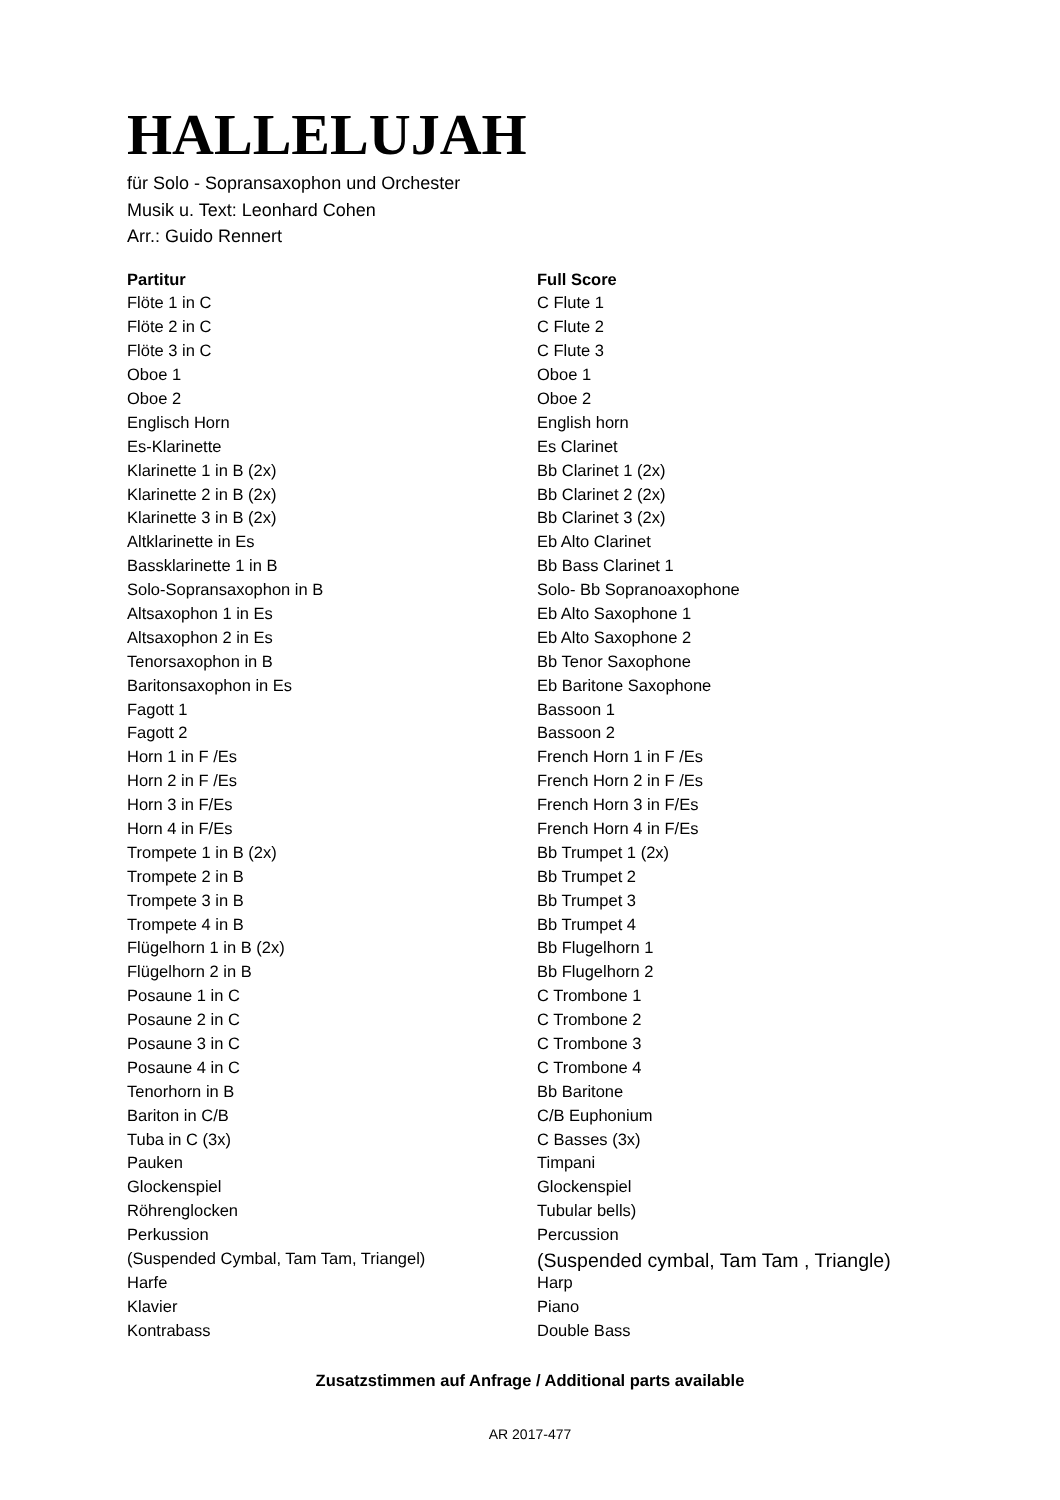HALLELUJAH
für Solo - Sopransaxophon und Orchester
Musik u. Text: Leonhard Cohen
Arr.: Guido Rennert
| Partitur | Full Score |
| --- | --- |
| Flöte 1 in C | C Flute 1 |
| Flöte 2 in C | C Flute 2 |
| Flöte 3 in C | C Flute 3 |
| Oboe 1 | Oboe 1 |
| Oboe 2 | Oboe 2 |
| Englisch Horn | English horn |
| Es-Klarinette | Es Clarinet |
| Klarinette 1 in B (2x) | Bb Clarinet 1 (2x) |
| Klarinette 2 in B (2x) | Bb Clarinet 2 (2x) |
| Klarinette 3 in B (2x) | Bb Clarinet 3 (2x) |
| Altklarinette in Es | Eb Alto Clarinet |
| Bassklarinette 1 in B | Bb Bass Clarinet 1 |
| Solo-Sopransaxophon in B | Solo- Bb Sopranoaxophone |
| Altsaxophon 1 in Es | Eb Alto Saxophone 1 |
| Altsaxophon 2 in Es | Eb Alto Saxophone 2 |
| Tenorsaxophon in B | Bb Tenor Saxophone |
| Baritonsaxophon in Es | Eb Baritone Saxophone |
| Fagott 1 | Bassoon 1 |
| Fagott 2 | Bassoon 2 |
| Horn 1 in F /Es | French Horn 1 in F /Es |
| Horn 2 in F /Es | French Horn 2 in F /Es |
| Horn 3 in F/Es | French Horn 3 in F/Es |
| Horn 4 in F/Es | French Horn 4 in F/Es |
| Trompete 1 in B (2x) | Bb Trumpet 1 (2x) |
| Trompete 2 in B | Bb Trumpet 2 |
| Trompete 3 in B | Bb Trumpet 3 |
| Trompete 4 in B | Bb Trumpet 4 |
| Flügelhorn 1 in B (2x) | Bb Flugelhorn 1 |
| Flügelhorn 2 in B | Bb Flugelhorn 2 |
| Posaune 1 in C | C Trombone 1 |
| Posaune 2 in C | C Trombone 2 |
| Posaune 3 in C | C Trombone 3 |
| Posaune 4 in C | C Trombone 4 |
| Tenorhorn in B | Bb Baritone |
| Bariton in C/B | C/B Euphonium |
| Tuba in C (3x) | C Basses (3x) |
| Pauken | Timpani |
| Glockenspiel | Glockenspiel |
| Röhrenglocken | Tubular bells) |
| Perkussion | Percussion |
| (Suspended Cymbal, Tam Tam, Triangel) | (Suspended cymbal, Tam Tam , Triangle) |
| Harfe | Harp |
| Klavier | Piano |
| Kontrabass | Double Bass |
Zusatzstimmen auf Anfrage / Additional parts available
AR 2017-477